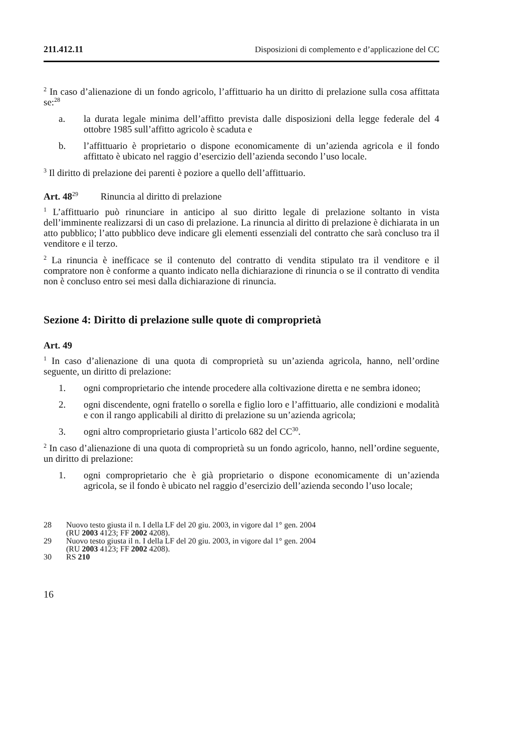211.412.11 Disposizioni di complemento e d’applicazione del CC
<sup>2</sup> In caso d’alienazione di un fondo agricolo, l’affittuario ha un diritto di prelazione sulla cosa affittata se:<sup>28</sup>
a. la durata legale minima dell’affitto prevista dalle disposizioni della legge federale del 4 ottobre 1985 sull’affitto agricolo è scaduta e
b. l’affittuario è proprietario o dispone economicamente di un’azienda agricola e il fondo affittato è ubicato nel raggio d’esercizio dell’azienda secondo l’uso locale.
<sup>3</sup> Il diritto di prelazione dei parenti è poziore a quello dell’affittuario.
Art. 48<sup>29</sup> Rinuncia al diritto di prelazione
<sup>1</sup> L’affittuario può rinunciare in anticipo al suo diritto legale di prelazione soltanto in vista dell’imminente realizzarsi di un caso di prelazione. La rinuncia al diritto di prelazione è dichiarata in un atto pubblico; l’atto pubblico deve indicare gli elementi essenziali del contratto che sarà concluso tra il venditore e il terzo.
<sup>2</sup> La rinuncia è inefficace se il contenuto del contratto di vendita stipulato tra il venditore e il compratore non è conforme a quanto indicato nella dichiarazione di rinuncia o se il contratto di vendita non è concluso entro sei mesi dalla dichiarazione di rinuncia.
Sezione 4: Diritto di prelazione sulle quote di comproprietà
Art. 49
<sup>1</sup> In caso d’alienazione di una quota di comproprietà su un’azienda agricola, hanno, nell’ordine seguente, un diritto di prelazione:
1. ogni comproprietario che intende procedere alla coltivazione diretta e ne sembra idoneo;
2. ogni discendente, ogni fratello o sorella e figlio loro e l’affittuario, alle condizioni e modalità e con il rango applicabili al diritto di prelazione su un’azienda agricola;
3. ogni altro comproprietario giusta l’articolo 682 del CC<sup>30</sup>.
<sup>2</sup> In caso d’alienazione di una quota di comproprietà su un fondo agricolo, hanno, nell’ordine seguente, un diritto di prelazione:
1. ogni comproprietario che è già proprietario o dispone economicamente di un’azienda agricola, se il fondo è ubicato nel raggio d’esercizio dell’azienda secondo l’uso locale;
28 Nuovo testo giusta il n. I della LF del 20 giu. 2003, in vigore dal 1° gen. 2004
(RU 2003 4123; FF 2002 4208).
29 Nuovo testo giusta il n. I della LF del 20 giu. 2003, in vigore dal 1° gen. 2004
(RU 2003 4123; FF 2002 4208).
30 RS 210
16